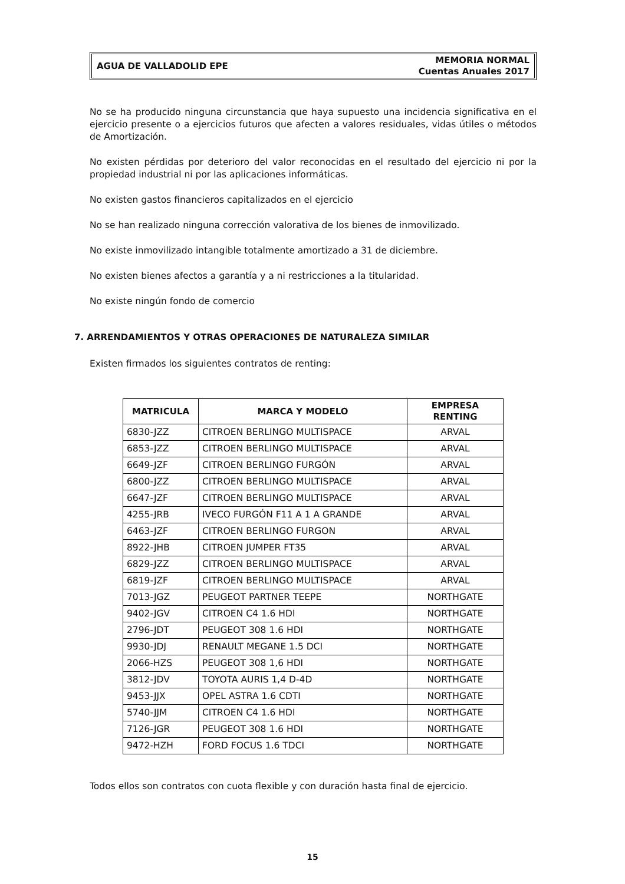AGUA DE VALLADOLID EPE
MEMORIA NORMAL
Cuentas Anuales 2017
No se ha producido ninguna circunstancia que haya supuesto una incidencia significativa en el ejercicio presente o a ejercicios futuros que afecten a valores residuales, vidas útiles o métodos de Amortización.
No existen pérdidas por deterioro del valor reconocidas en el resultado del ejercicio ni por la propiedad industrial ni por las aplicaciones informáticas.
No existen gastos financieros capitalizados en el ejercicio
No se han realizado ninguna corrección valorativa de los bienes de inmovilizado.
No existe inmovilizado intangible totalmente amortizado a 31 de diciembre.
No existen bienes afectos a garantía y a ni restricciones a la titularidad.
No existe ningún fondo de comercio
7. ARRENDAMIENTOS Y OTRAS OPERACIONES DE NATURALEZA SIMILAR
Existen firmados los siguientes contratos de renting:
| MATRICULA | MARCA Y MODELO | EMPRESA RENTING |
| --- | --- | --- |
| 6830-JZZ | CITROEN BERLINGO MULTISPACE | ARVAL |
| 6853-JZZ | CITROEN BERLINGO MULTISPACE | ARVAL |
| 6649-JZF | CITROEN BERLINGO FURGÓN | ARVAL |
| 6800-JZZ | CITROEN BERLINGO MULTISPACE | ARVAL |
| 6647-JZF | CITROEN BERLINGO MULTISPACE | ARVAL |
| 4255-JRB | IVECO FURGÓN F11 A 1 A GRANDE | ARVAL |
| 6463-JZF | CITROEN BERLINGO FURGON | ARVAL |
| 8922-JHB | CITROEN JUMPER FT35 | ARVAL |
| 6829-JZZ | CITROEN BERLINGO MULTISPACE | ARVAL |
| 6819-JZF | CITROEN BERLINGO MULTISPACE | ARVAL |
| 7013-JGZ | PEUGEOT PARTNER TEEPE | NORTHGATE |
| 9402-JGV | CITROEN C4 1.6 HDI | NORTHGATE |
| 2796-JDT | PEUGEOT 308 1.6 HDI | NORTHGATE |
| 9930-JDJ | RENAULT MEGANE 1.5 DCI | NORTHGATE |
| 2066-HZS | PEUGEOT 308 1,6 HDI | NORTHGATE |
| 3812-JDV | TOYOTA AURIS 1,4 D-4D | NORTHGATE |
| 9453-JJX | OPEL ASTRA 1.6 CDTI | NORTHGATE |
| 5740-JJM | CITROEN C4 1.6 HDI | NORTHGATE |
| 7126-JGR | PEUGEOT 308 1.6 HDI | NORTHGATE |
| 9472-HZH | FORD FOCUS 1.6 TDCI | NORTHGATE |
Todos ellos son contratos con cuota flexible y con duración hasta final de ejercicio.
15